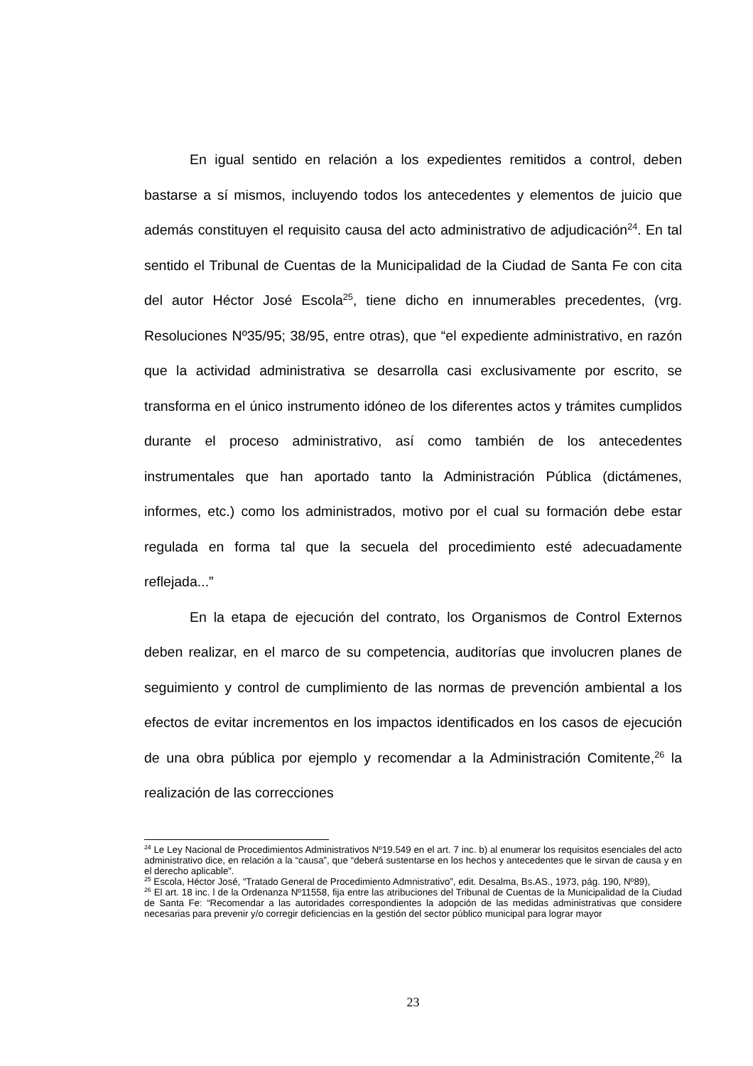En igual sentido en relación a los expedientes remitidos a control, deben bastarse a sí mismos, incluyendo todos los antecedentes y elementos de juicio que además constituyen el requisito causa del acto administrativo de adjudicación<sup>24</sup>. En tal sentido el Tribunal de Cuentas de la Municipalidad de la Ciudad de Santa Fe con cita del autor Héctor José Escola<sup>25</sup>, tiene dicho en innumerables precedentes, (vrg. Resoluciones Nº35/95; 38/95, entre otras), que “el expediente administrativo, en razón que la actividad administrativa se desarrolla casi exclusivamente por escrito, se transforma en el único instrumento idóneo de los diferentes actos y trámites cumplidos durante el proceso administrativo, así como también de los antecedentes instrumentales que han aportado tanto la Administración Pública (dictámenes, informes, etc.) como los administrados, motivo por el cual su formación debe estar regulada en forma tal que la secuela del procedimiento esté adecuadamente reflejada...”
En la etapa de ejecución del contrato, los Organismos de Control Externos deben realizar, en el marco de su competencia, auditorías que involucren planes de seguimiento y control de cumplimiento de las normas de prevención ambiental a los efectos de evitar incrementos en los impactos identificados en los casos de ejecución de una obra pública por ejemplo y recomendar a la Administración Comitente,<sup>26</sup> la realización de las correcciones
<sup>24</sup> Le Ley Nacional de Procedimientos Administrativos Nº19.549 en el art. 7 inc. b) al enumerar los requisitos esenciales del acto administrativo dice, en relación a la “causa”, que “deberá sustentarse en los hechos y antecedentes que le sirvan de causa y en el derecho aplicable”.
<sup>25</sup> Escola, Héctor José, “Tratado General de Procedimiento Admnistrativo”, edit. Desalma, Bs.AS., 1973, pág. 190, Nº89),
<sup>26</sup> El art. 18 inc. l de la Ordenanza Nº11558, fija entre las atribuciones del Tribunal de Cuentas de la Municipalidad de la Ciudad de Santa Fe: “Recomendar a las autoridades correspondientes la adopción de las medidas administrativas que considere necesarias para prevenir y/o corregir deficiencias en la gestión del sector público municipal para lograr mayor
23